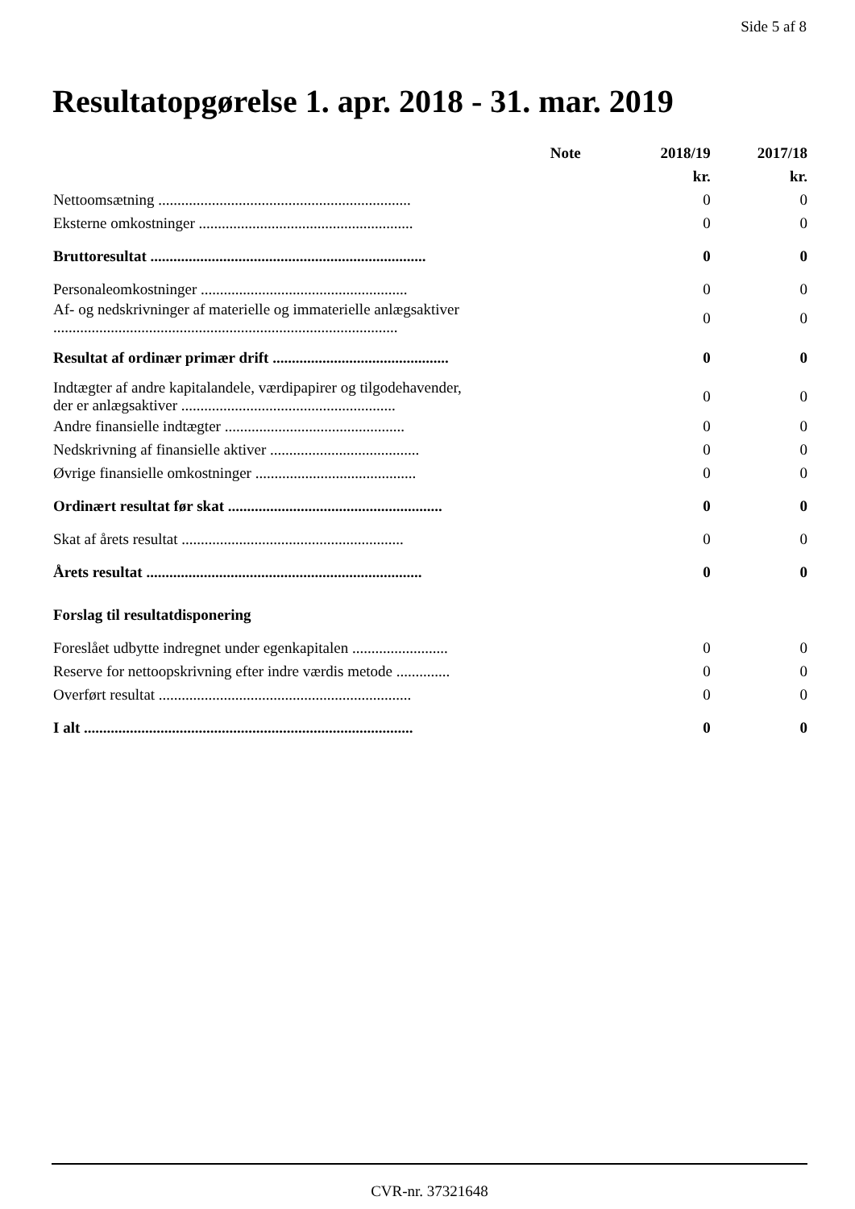Side 5 af 8
Resultatopgørelse 1. apr. 2018 - 31. mar. 2019
| | Note | 2018/19 | 2017/18 |
| --- | --- | --- | --- |
| | | kr. | kr. |
| Nettoomsætning .................................................................. | | 0 | 0 |
| Eksterne omkostninger ........................................................ | | 0 | 0 |
| Bruttoresultat ........................................................................ | | 0 | 0 |
| Personaleomkostninger ...................................................... | | 0 | 0 |
| Af- og nedskrivninger af materielle og immaterielle anlægsaktiver .......................................................................................... | | 0 | 0 |
| Resultat af ordinær primær drift .............................................. | | 0 | 0 |
| Indtægter af andre kapitalandele, værdipapirer og tilgodehavender, der er anlægsaktiver ........................................................ | | 0 | 0 |
| Andre finansielle indtægter ............................................... | | 0 | 0 |
| Nedskrivning af finansielle aktiver ....................................... | | 0 | 0 |
| Øvrige finansielle omkostninger .......................................... | | 0 | 0 |
| Ordinært resultat før skat ........................................................ | | 0 | 0 |
| Skat af årets resultat .......................................................... | | 0 | 0 |
| Årets resultat ........................................................................ | | 0 | 0 |
| Forslag til resultatdisponering | | | |
| Foreslået udbytte indregnet under egenkapitalen ......................... | | 0 | 0 |
| Reserve for nettoopskrivning efter indre værdis metode .............. | | 0 | 0 |
| Overført resultat .................................................................. | | 0 | 0 |
| I alt ...................................................................................... | | 0 | 0 |
CVR-nr. 37321648